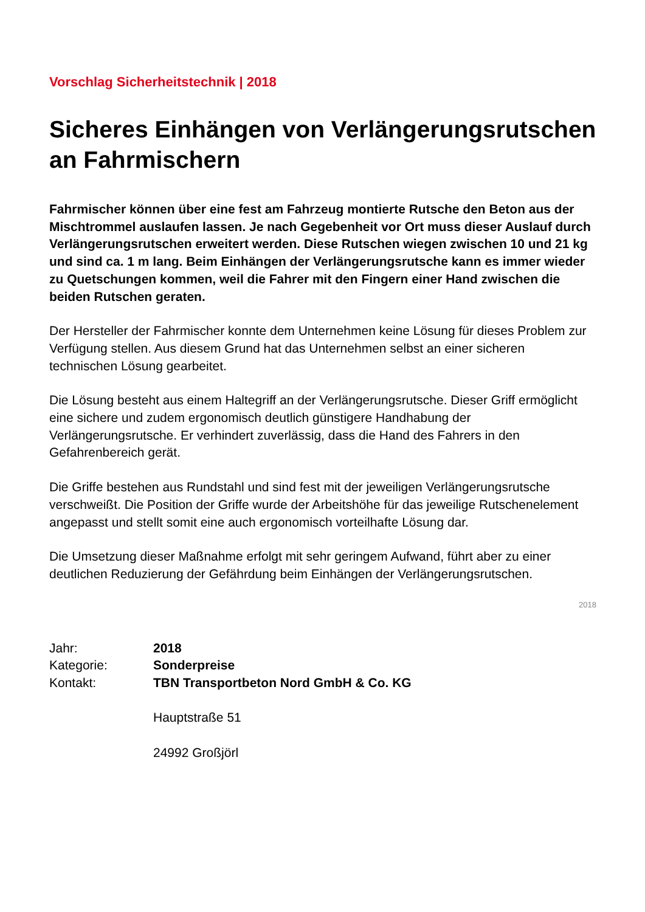Vorschlag Sicherheitstechnik | 2018
Sicheres Einhängen von Verlängerungsrutschen an Fahrmischern
Fahrmischer können über eine fest am Fahrzeug montierte Rutsche den Beton aus der Mischtrommel auslaufen lassen. Je nach Gegebenheit vor Ort muss dieser Auslauf durch Verlängerungsrutschen erweitert werden. Diese Rutschen wiegen zwischen 10 und 21 kg und sind ca. 1 m lang. Beim Einhängen der Verlängerungsrutsche kann es immer wieder zu Quetschungen kommen, weil die Fahrer mit den Fingern einer Hand zwischen die beiden Rutschen geraten.
Der Hersteller der Fahrmischer konnte dem Unternehmen keine Lösung für dieses Problem zur Verfügung stellen. Aus diesem Grund hat das Unternehmen selbst an einer sicheren technischen Lösung gearbeitet.
Die Lösung besteht aus einem Haltegriff an der Verlängerungsrutsche. Dieser Griff ermöglicht eine sichere und zudem ergonomisch deutlich günstigere Handhabung der Verlängerungsrutsche. Er verhindert zuverlässig, dass die Hand des Fahrers in den Gefahrenbereich gerät.
Die Griffe bestehen aus Rundstahl und sind fest mit der jeweiligen Verlängerungsrutsche verschweißt. Die Position der Griffe wurde der Arbeitshöhe für das jeweilige Rutschenelement angepasst und stellt somit eine auch ergonomisch vorteilhafte Lösung dar.
Die Umsetzung dieser Maßnahme erfolgt mit sehr geringem Aufwand, führt aber zu einer deutlichen Reduzierung der Gefährdung beim Einhängen der Verlängerungsrutschen.
2018
| Jahr: | 2018 |
| Kategorie: | Sonderpreise |
| Kontakt: | TBN Transportbeton Nord GmbH & Co. KG Hauptstraße 51 24992 Großjörl |